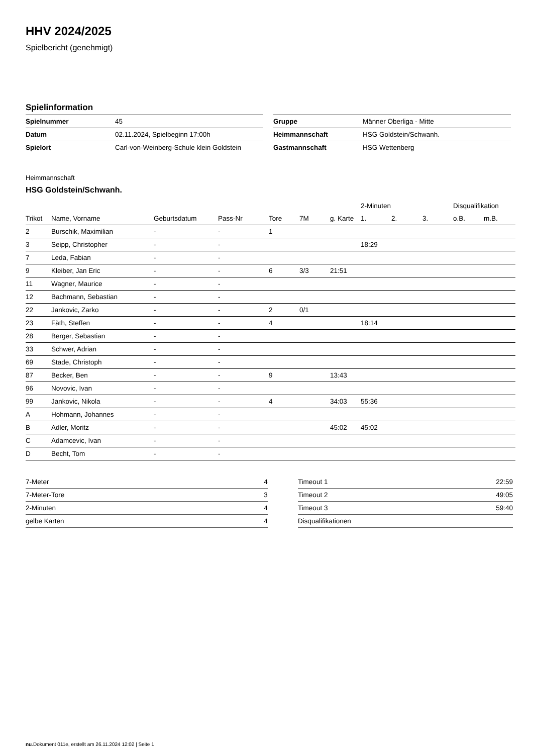HHV 2024/2025
Spielbericht (genehmigt)
Spielinformation
| Spielnummer | 45 |
| Datum | 02.11.2024, Spielbeginn 17:00h |
| Spielort | Carl-von-Weinberg-Schule klein Goldstein |
| Gruppe | Männer Oberliga - Mitte |
| Heimmannschaft | HSG Goldstein/Schwanh. |
| Gastmannschaft | HSG Wettenberg |
Heimmannschaft
HSG Goldstein/Schwanh.
| | | | | | | | 2-Minuten | | | Disqualifikation | |
| Trikot | Name, Vorname | Geburtsdatum | Pass-Nr | Tore | 7M | g. Karte | 1. | 2. | 3. | o.B. | m.B. |
| 2 | Burschik, Maximilian | - | - | 1 | | | | | | | |
| 3 | Seipp, Christopher | - | - | | | | 18:29 | | | | |
| 7 | Leda, Fabian | - | - | | | | | | | | |
| 9 | Kleiber, Jan Eric | - | - | 6 | 3/3 | 21:51 | | | | | |
| 11 | Wagner, Maurice | - | - | | | | | | | | |
| 12 | Bachmann, Sebastian | - | - | | | | | | | | |
| 22 | Jankovic, Zarko | - | - | 2 | 0/1 | | | | | | |
| 23 | Fäth, Steffen | - | - | 4 | | | 18:14 | | | | |
| 28 | Berger, Sebastian | - | - | | | | | | | | |
| 33 | Schwer, Adrian | - | - | | | | | | | | |
| 69 | Stade, Christoph | - | - | | | | | | | | |
| 87 | Becker, Ben | - | - | 9 | | 13:43 | | | | | |
| 96 | Novovic, Ivan | - | - | | | | | | | | |
| 99 | Jankovic, Nikola | - | - | 4 | | 34:03 | 55:36 | | | | |
| A | Hohmann, Johannes | - | - | | | | | | | | |
| B | Adler, Moritz | - | - | | | 45:02 | 45:02 | | | | |
| C | Adamcevic, Ivan | - | - | | | | | | | | |
| D | Becht, Tom | - | - | | | | | | | | |
| 7-Meter | 4 |
| 7-Meter-Tore | 3 |
| 2-Minuten | 4 |
| gelbe Karten | 4 |
| Timeout 1 | 22:59 |
| Timeout 2 | 49:05 |
| Timeout 3 | 59:40 |
| Disqualifikationen | |
nu.Dokument 011e, erstellt am 26.11.2024 12:02 | Seite 1